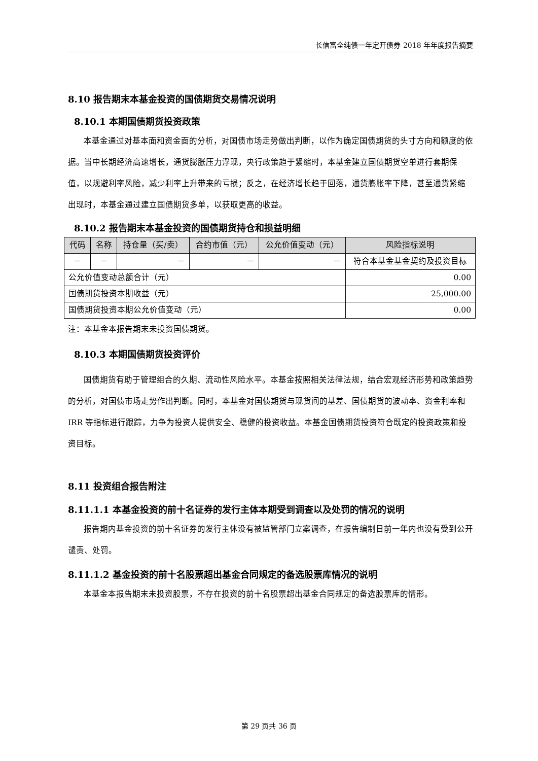长信富全纯债一年定开债券 2018 年年度报告摘要
8.10 报告期末本基金投资的国债期货交易情况说明
8.10.1 本期国债期货投资政策
本基金通过对基本面和资金面的分析，对国债市场走势做出判断，以作为确定国债期货的头寸方向和额度的依据。当中长期经济高速增长，通货膨胀压力浮现，央行政策趋于紧缩时，本基金建立国债期货空单进行套期保值，以规避利率风险，减少利率上升带来的亏损；反之，在经济增长趋于回落，通货膨胀率下降，甚至通货紧缩出现时，本基金通过建立国债期货多单，以获取更高的收益。
8.10.2 报告期末本基金投资的国债期货持仓和损益明细
| 代码 | 名称 | 持仓量（买/卖） | 合约市值（元） | 公允价值变动（元） | 风险指标说明 |
| --- | --- | --- | --- | --- | --- |
| － | － | － | － | － | 符合本基金基金契约及投资目标 |
| 公允价值变动总额合计（元） | | | | | 0.00 |
| 国债期货投资本期收益（元） | | | | | 25,000.00 |
| 国债期货投资本期公允价值变动（元） | | | | | 0.00 |
注：本基金本报告期末未投资国债期货。
8.10.3 本期国债期货投资评价
国债期货有助于管理组合的久期、流动性风险水平。本基金按照相关法律法规，结合宏观经济形势和政策趋势的分析，对国债市场走势作出判断。同时，本基金对国债期货与现货间的基差、国债期货的波动率、资金利率和 IRR 等指标进行跟踪，力争为投资人提供安全、稳健的投资收益。本基金国债期货投资符合既定的投资政策和投资目标。
8.11 投资组合报告附注
8.11.1.1 本基金投资的前十名证券的发行主体本期受到调查以及处罚的情况的说明
报告期内基金投资的前十名证券的发行主体没有被监管部门立案调查，在报告编制日前一年内也没有受到公开谴责、处罚。
8.11.1.2 基金投资的前十名股票超出基金合同规定的备选股票库情况的说明
本基金本报告期末未投资股票，不存在投资的前十名股票超出基金合同规定的备选股票库的情形。
第 29 页共 36 页